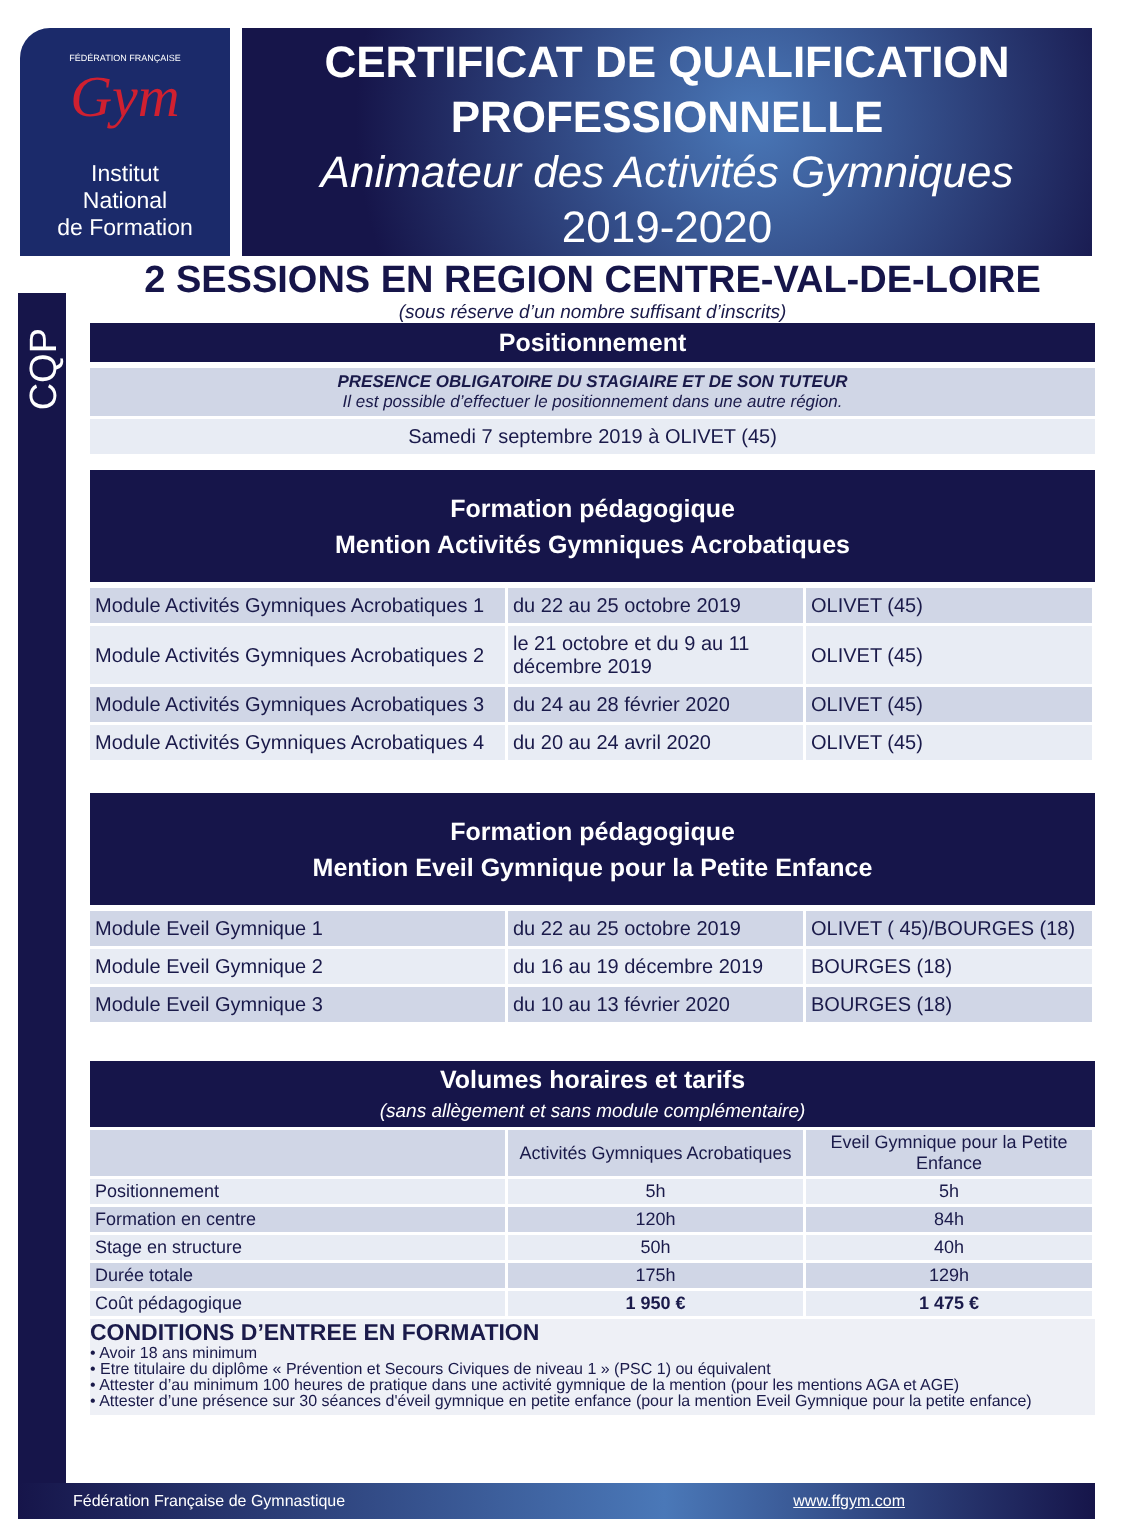CQP
FÉDÉRATION FRANÇAISE
Gym
Institut
National
de Formation
CERTIFICAT DE QUALIFICATION
PROFESSIONNELLE
Animateur des Activités Gymniques
2019-2020
2 SESSIONS EN REGION CENTRE-VAL-DE-LOIRE
(sous réserve d’un nombre suffisant d’inscrits)
Positionnement
PRESENCE OBLIGATOIRE DU STAGIAIRE ET DE SON TUTEUR
Il est possible d’effectuer le positionnement dans une autre région.
Samedi 7 septembre 2019 à OLIVET (45)
Formation pédagogique
Mention Activités Gymniques Acrobatiques
| Module Activités Gymniques Acrobatiques 1 | du 22 au 25 octobre 2019 | OLIVET (45) |
| Module Activités Gymniques Acrobatiques 2 | le 21 octobre et du 9 au 11 décembre 2019 | OLIVET (45) |
| Module Activités Gymniques Acrobatiques 3 | du 24 au 28 février 2020 | OLIVET (45) |
| Module Activités Gymniques Acrobatiques 4 | du 20 au 24 avril 2020 | OLIVET (45) |
Formation pédagogique
Mention Eveil Gymnique pour la Petite Enfance
| Module Eveil Gymnique 1 | du 22 au 25 octobre 2019 | OLIVET ( 45)/BOURGES (18) |
| Module Eveil Gymnique 2 | du 16 au 19 décembre 2019 | BOURGES (18) |
| Module Eveil Gymnique 3 | du 10 au 13 février 2020 | BOURGES (18) |
Volumes horaires et tarifs
(sans allègement et sans module complémentaire)
| | Activités Gymniques Acrobatiques | Eveil Gymnique pour la Petite Enfance |
| Positionnement | 5h | 5h |
| Formation en centre | 120h | 84h |
| Stage en structure | 50h | 40h |
| Durée totale | 175h | 129h |
| Coût pédagogique | 1 950 € | 1 475 € |
CONDITIONS D’ENTREE EN FORMATION
• Avoir 18 ans minimum
• Etre titulaire du diplôme « Prévention et Secours Civiques de niveau 1 » (PSC 1) ou équivalent
• Attester d’au minimum 100 heures de pratique dans une activité gymnique de la mention (pour les mentions AGA et AGE)
• Attester d’une présence sur 30 séances d'éveil gymnique en petite enfance (pour la mention Eveil Gymnique pour la petite enfance)
Fédération Française de Gymnastique www.ffgym.com